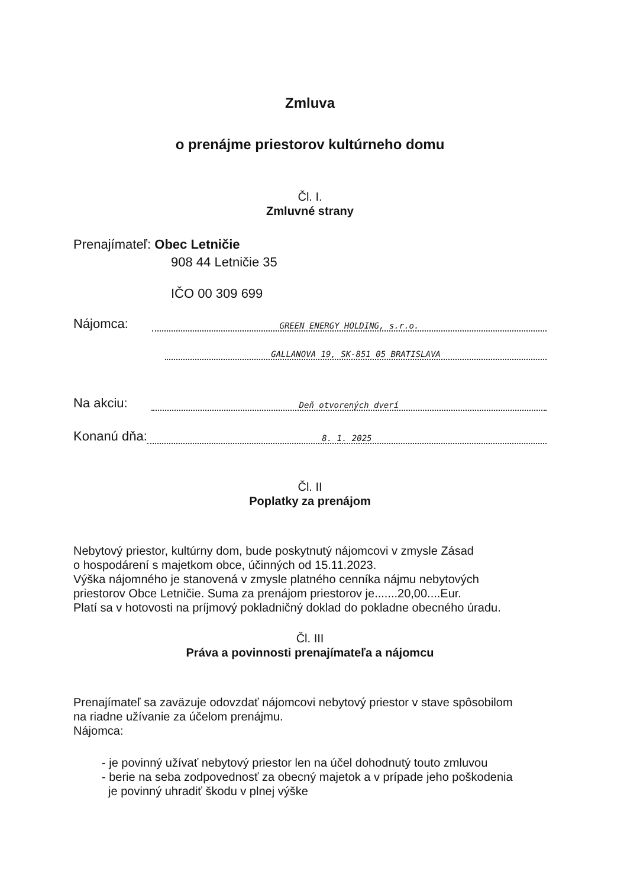Zmluva
o prenájme priestorov kultúrneho domu
Čl. I.
Zmluvné strany
Prenajímateľ: Obec Letničie
908 44 Letničie 35
IČO 00 309 699
Nájomca: GREEN ENERGY HOLDING, s.r.o.
GALLANOVA 19, SK-851 05 BRATISLAVA
Na akciu: Deň otvorených dverí
Konanú dňa: 8. 1. 2025
Čl. II
Poplatky za prenájom
Nebytový priestor, kultúrny dom, bude poskytnutý nájomcovi v zmysle Zásad
o hospodárení s majetkom obce, účinných od 15.11.2023.
Výška nájomného je stanovená v zmysle platného cenníka nájmu nebytových
priestorov Obce Letničie. Suma za prenájom priestorov je.......20,00....Eur.
Platí sa v hotovosti na príjmový pokladničný doklad do pokladne obecného úradu.
Čl. III
Práva a povinnosti prenajímateľa a nájomcu
Prenajímateľ sa zaväzuje odovzdať nájomcovi nebytový priestor v stave spôsobilom
na riadne užívanie za účelom prenájmu.
Nájomca:
- je povinný užívať nebytový priestor len na účel dohodnutý touto zmluvou
- berie na seba zodpovednosť za obecný majetok a v prípade jeho poškodenia
je povinný uhradiť škodu v plnej výške